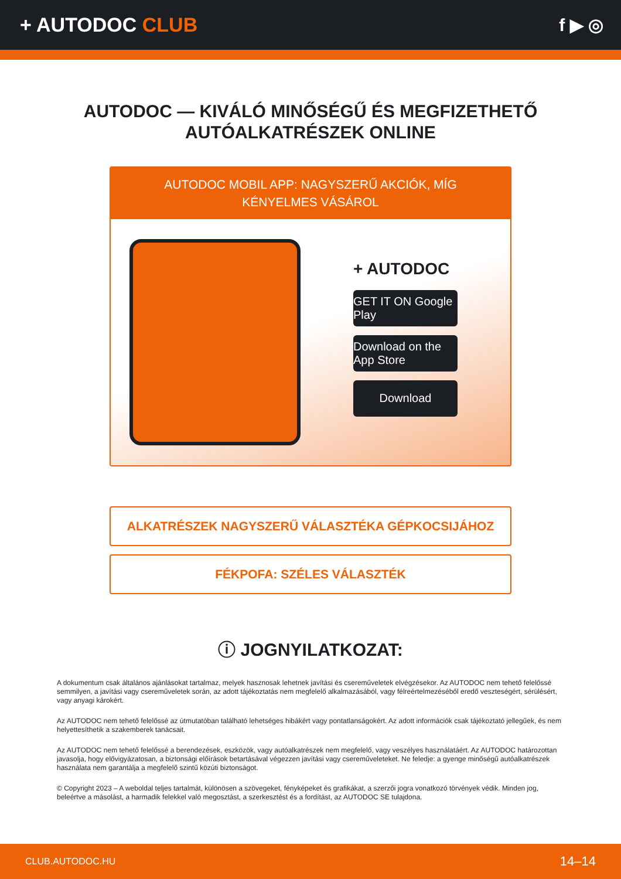+ AUTODOC CLUB f ▶ ◎
AUTODOC — KIVÁLÓ MINŐSÉGŰ ÉS MEGFIZETHETŐ
AUTÓALKATRÉSZEK ONLINE
AUTODOC MOBIL APP: NAGYSZERŰ AKCIÓK, MÍG KÉNYELMES VÁSÁROL
+ AUTODOC
GET IT ON Google Play
Download on the App Store
Download
ALKATRÉSZEK NAGYSZERŰ VÁLASZTÉKA GÉPKOCSIJÁHOZ
FÉKPOFA: SZÉLES VÁLASZTÉK
ⓘ JOGNYILATKOZAT:
A dokumentum csak általános ajánlásokat tartalmaz, melyek hasznosak lehetnek javítási és csereműveletek elvégzésekor. Az AUTODOC nem tehető felelőssé semmilyen, a javítási vagy csereműveletek során, az adott tájékoztatás nem megfelelő alkalmazásából, vagy félreértelmezéséből eredő veszteségért, sérülésért, vagy anyagi károkért.
Az AUTODOC nem tehető felelőssé az útmutatóban található lehetséges hibákért vagy pontatlanságokért. Az adott információk csak tájékoztató jellegűek, és nem helyettesíthetik a szakemberek tanácsait.
Az AUTODOC nem tehető felelőssé a berendezések, eszközök, vagy autóalkatrészek nem megfelelő, vagy veszélyes használatáért. Az AUTODOC határozottan javasolja, hogy elővigyázatosan, a biztonsági előírások betartásával végezzen javítási vagy csereműveleteket. Ne feledje: a gyenge minőségű autóalkatrészek használata nem garantálja a megfelelő szintű közúti biztonságot.
© Copyright 2023 – A weboldal teljes tartalmát, különösen a szövegeket, fényképeket és grafikákat, a szerzői jogra vonatkozó törvények védik. Minden jog, beleértve a másolást, a harmadik felekkel való megosztást, a szerkesztést és a fordítást, az AUTODOC SE tulajdona.
CLUB.AUTODOC.HU 14–14